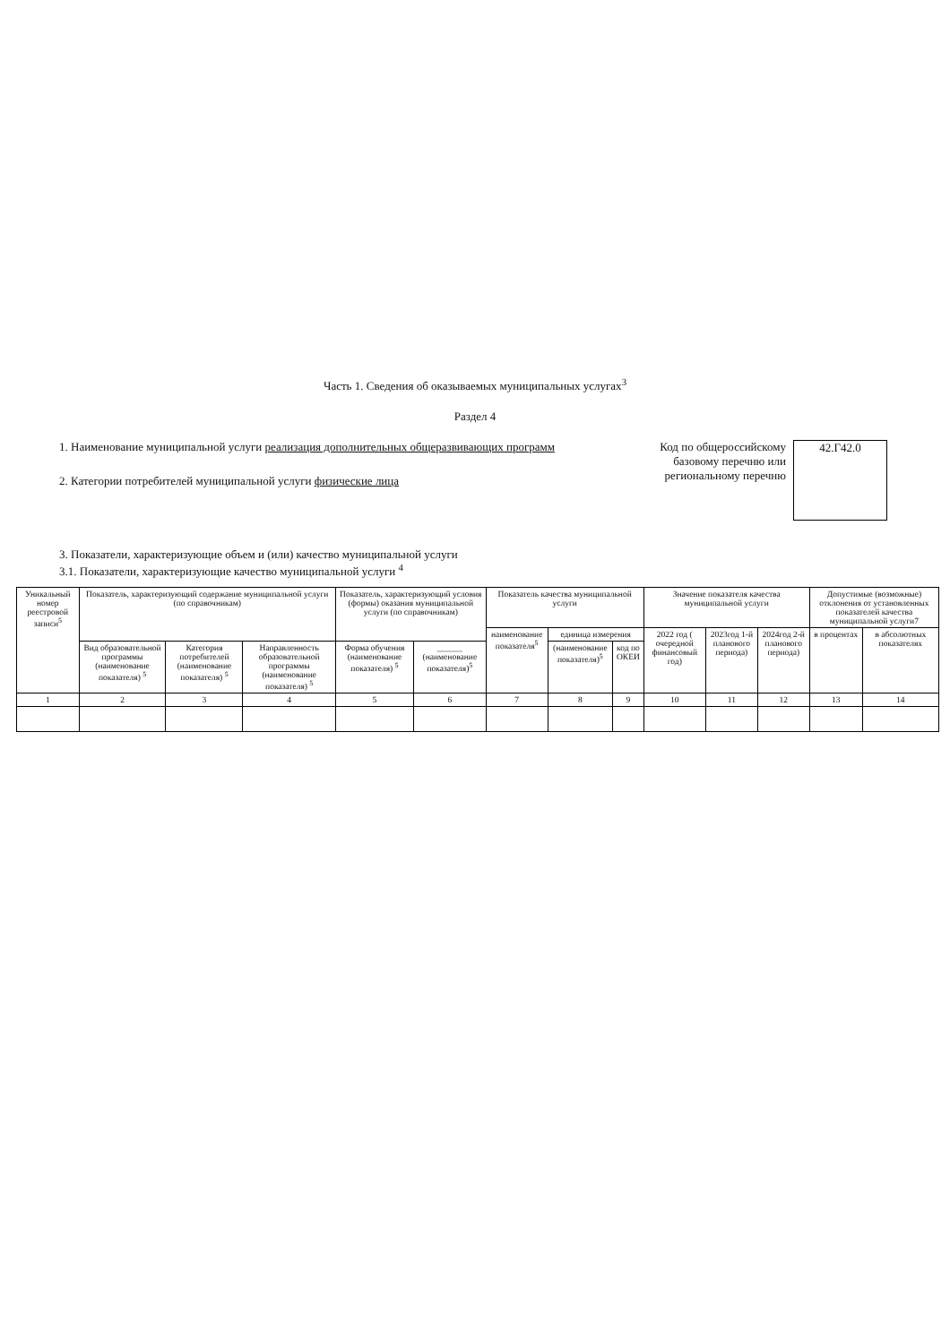Часть 1. Сведения об оказываемых муниципальных услугах<sup>3</sup>
Раздел 4
1. Наименование муниципальной услуги реализация дополнительных общеразвивающих программ
2. Категории потребителей муниципальной услуги физические лица
Код по общероссийскому базовому перечню или региональному перечню
42.Г42.0
3. Показатели, характеризующие объем и (или) качество муниципальной услуги
3.1. Показатели, характеризующие качество муниципальной услуги <sup>4</sup>
| Уникальный номер реестровой записи<sup>5</sup> | Показатель, характеризующий содержание муниципальной услуги (по справочникам) | | | Показатель, характеризующий условия (формы) оказания муниципальной услуги (по справочникам) | | Показатель качества муниципальной услуги | | | Значение показателя качества муниципальной услуги | | | Допустимые (возможные) отклонения от установленных показателей качества муниципальной услуги7 | |
| --- | --- | --- | --- | --- | --- | --- | --- | --- | --- | --- | --- | --- | --- |
| | | | | | | наименование показателя<sup>5</sup> | единица измерения | | 2022 год ( очередной финансовый год) | 2023год 1-й планового периода) | 2024год 2-й планового периода) | в процентах | в абсолютных показателях |
| | Вид образовательной программы (наименование показателя) <sup>5</sup> | Категория потребителей (наименование показателя) <sup>5</sup> | Направленность образовательной программы (наименование показателя) <sup>5</sup> | Форма обучения (наименование показателя) <sup>5</sup> | ______ (наименование показателя)<sup>5</sup> | | (наименование показателя)<sup>5</sup> | код по ОКЕИ | | | | | |
| 1 | 2 | 3 | 4 | 5 | 6 | 7 | 8 | 9 | 10 | 11 | 12 | 13 | 14 |